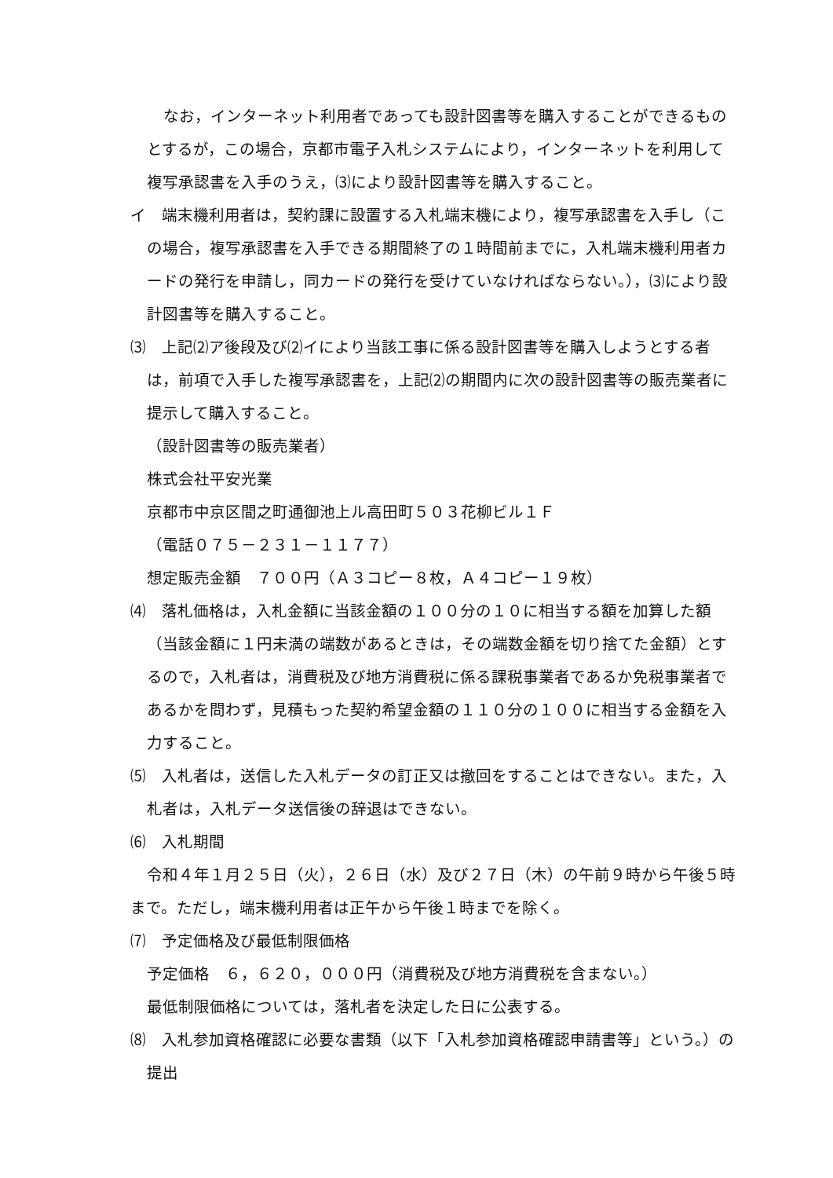なお，インターネット利用者であっても設計図書等を購入することができるものとするが，この場合，京都市電子入札システムにより，インターネットを利用して複写承認書を入手のうえ，⑶により設計図書等を購入すること。
イ　端末機利用者は，契約課に設置する入札端末機により，複写承認書を入手し（この場合，複写承認書を入手できる期間終了の１時間前までに，入札端末機利用者カードの発行を申請し，同カードの発行を受けていなければならない。），⑶により設計図書等を購入すること。
⑶　上記⑵ア後段及び⑵イにより当該工事に係る設計図書等を購入しようとする者は，前項で入手した複写承認書を，上記⑵の期間内に次の設計図書等の販売業者に提示して購入すること。
（設計図書等の販売業者）
株式会社平安光業
京都市中京区間之町通御池上ル高田町５０３花柳ビル１Ｆ
（電話０７５－２３１－１１７７）
想定販売金額　７００円（Ａ３コピー８枚，Ａ４コピー１９枚）
⑷　落札価格は，入札金額に当該金額の１００分の１０に相当する額を加算した額（当該金額に１円未満の端数があるときは，その端数金額を切り捨てた金額）とするので，入札者は，消費税及び地方消費税に係る課税事業者であるか免税事業者であるかを問わず，見積もった契約希望金額の１１０分の１００に相当する金額を入力すること。
⑸　入札者は，送信した入札データの訂正又は撤回をすることはできない。また，入札者は，入札データ送信後の辞退はできない。
⑹　入札期間
令和４年１月２５日（火），２６日（水）及び２７日（木）の午前９時から午後５時まで。ただし，端末機利用者は正午から午後１時までを除く。
⑺　予定価格及び最低制限価格
予定価格　６，６２０，０００円（消費税及び地方消費税を含まない。）
最低制限価格については，落札者を決定した日に公表する。
⑻　入札参加資格確認に必要な書類（以下「入札参加資格確認申請書等」という。）の提出